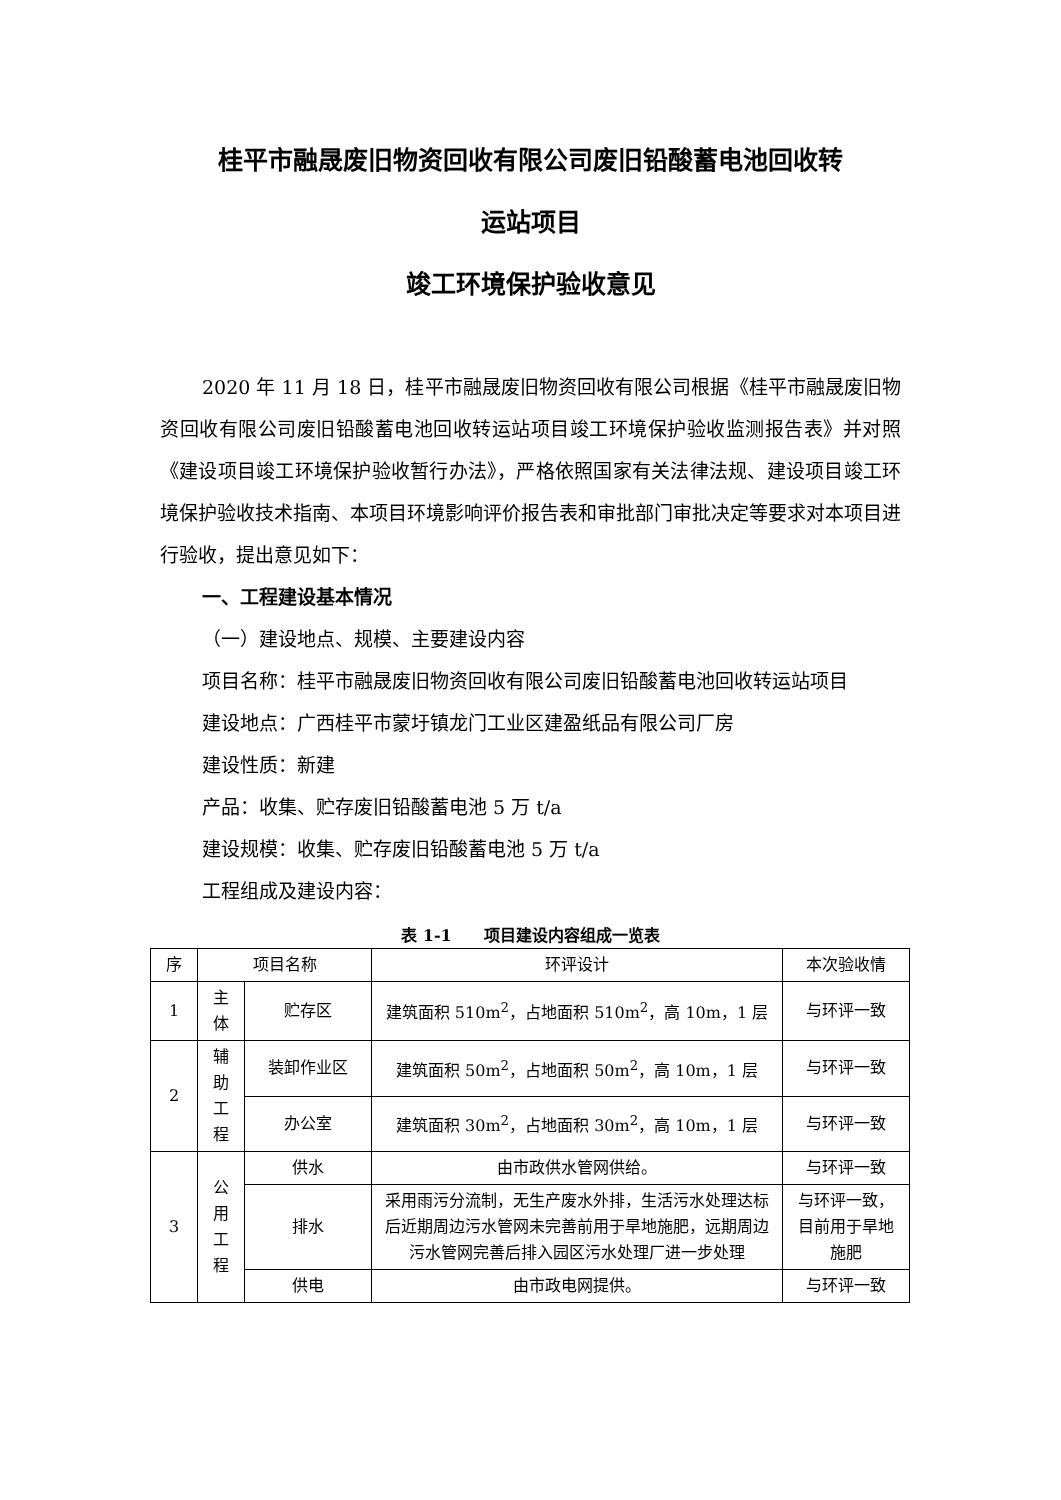桂平市融晟废旧物资回收有限公司废旧铅酸蓄电池回收转
运站项目
竣工环境保护验收意见
2020 年 11 月 18 日，桂平市融晟废旧物资回收有限公司根据《桂平市融晟废旧物资回收有限公司废旧铅酸蓄电池回收转运站项目竣工环境保护验收监测报告表》并对照《建设项目竣工环境保护验收暂行办法》，严格依照国家有关法律法规、建设项目竣工环境保护验收技术指南、本项目环境影响评价报告表和审批部门审批决定等要求对本项目进行验收，提出意见如下：
一、工程建设基本情况
（一）建设地点、规模、主要建设内容
项目名称：桂平市融晟废旧物资回收有限公司废旧铅酸蓄电池回收转运站项目
建设地点：广西桂平市蒙圩镇龙门工业区建盈纸品有限公司厂房
建设性质：新建
产品：收集、贮存废旧铅酸蓄电池 5 万 t/a
建设规模：收集、贮存废旧铅酸蓄电池 5 万 t/a
工程组成及建设内容：
表 1-1　　项目建设内容组成一览表
| 序 | 项目名称 | | 环评设计 | 本次验收情 |
| --- | --- | --- | --- | --- |
| 1 | 主体 | 贮存区 | 建筑面积 510m<sup>2</sup>，占地面积 510m<sup>2</sup>，高 10m，1 层 | 与环评一致 |
| 2 | 辅助工程 | 装卸作业区 | 建筑面积 50m<sup>2</sup>，占地面积 50m<sup>2</sup>，高 10m，1 层 | 与环评一致 |
| | | 办公室 | 建筑面积 30m<sup>2</sup>，占地面积 30m<sup>2</sup>，高 10m，1 层 | 与环评一致 |
| 3 | 公用工程 | 供水 | 由市政供水管网供给。 | 与环评一致 |
| | | 排水 | 采用雨污分流制，无生产废水外排，生活污水处理达标后近期周边污水管网未完善前用于旱地施肥，远期周边污水管网完善后排入园区污水处理厂进一步处理 | 与环评一致，目前用于旱地施肥 |
| | | 供电 | 由市政电网提供。 | 与环评一致 |